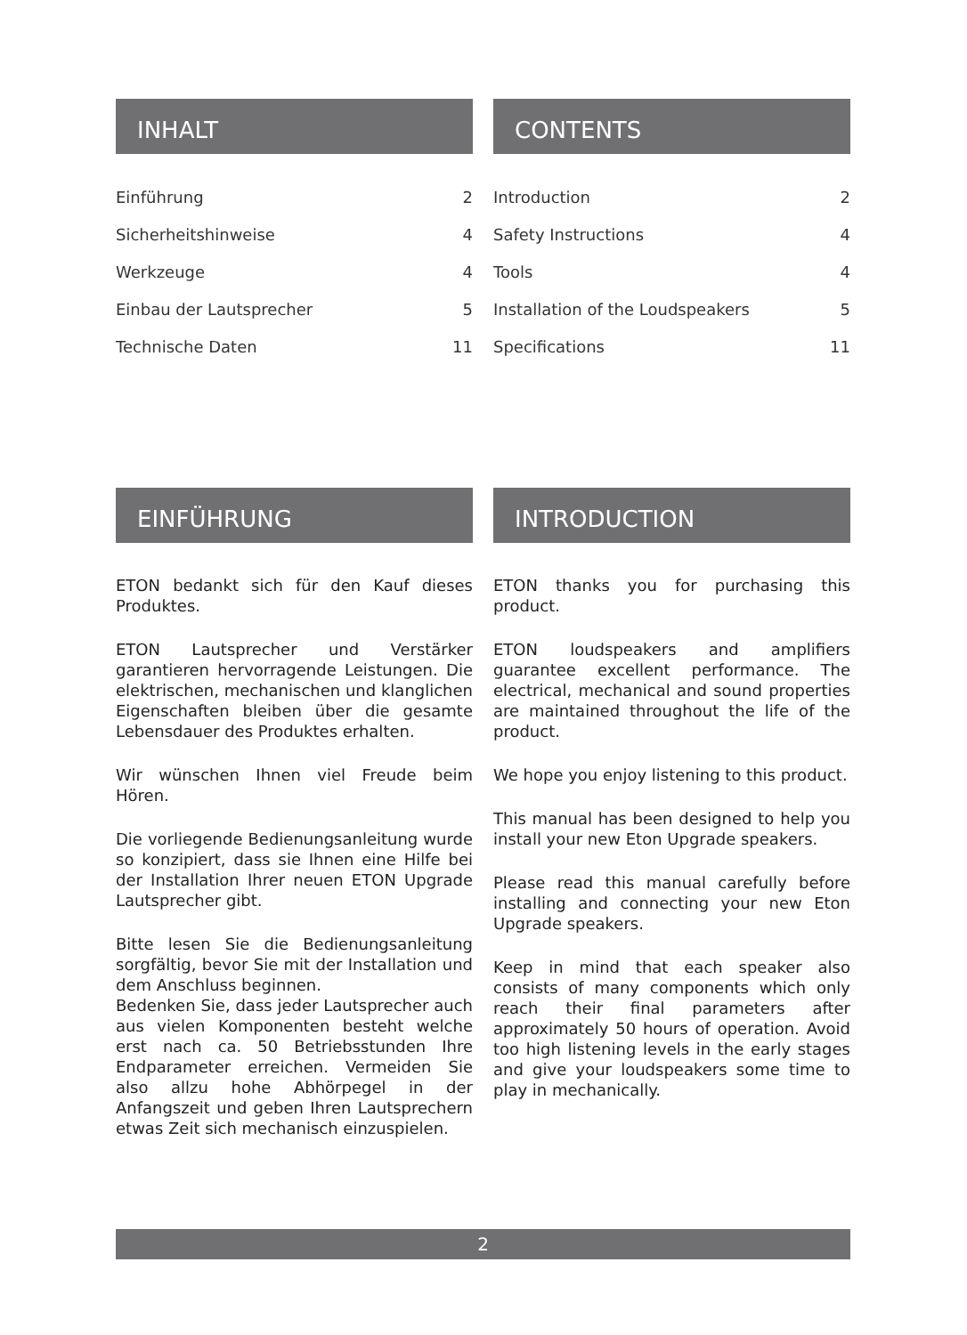INHALT
Einführung 2
Sicherheitshinweise 4
Werkzeuge 4
Einbau der Lautsprecher 5
Technische Daten 11
CONTENTS
Introduction 2
Safety Instructions 4
Tools 4
Installation of the Loudspeakers 5
Specifications 11
EINFÜHRUNG
ETON bedankt sich für den Kauf dieses Produktes.
ETON Lautsprecher und Verstärker garantieren hervorragende Leistungen. Die elektrischen, mechanischen und klanglichen Eigenschaften bleiben über die gesamte Lebensdauer des Produktes erhalten.
Wir wünschen Ihnen viel Freude beim Hören.
Die vorliegende Bedienungsanleitung wurde so konzipiert, dass sie Ihnen eine Hilfe bei der Installation Ihrer neuen ETON Upgrade Lautsprecher gibt.
Bitte lesen Sie die Bedienungsanleitung sorgfältig, bevor Sie mit der Installation und dem Anschluss beginnen.
Bedenken Sie, dass jeder Lautsprecher auch aus vielen Komponenten besteht welche erst nach ca. 50 Betriebsstunden Ihre Endparameter erreichen. Vermeiden Sie also allzu hohe Abhörpegel in der Anfangszeit und geben Ihren Lautsprechern etwas Zeit sich mechanisch einzuspielen.
INTRODUCTION
ETON thanks you for purchasing this product.
ETON loudspeakers and amplifiers guarantee excellent performance. The electrical, mechanical and sound properties are maintained throughout the life of the product.
We hope you enjoy listening to this product.
This manual has been designed to help you install your new Eton Upgrade speakers.
Please read this manual carefully before installing and connecting your new Eton Upgrade speakers.
Keep in mind that each speaker also consists of many components which only reach their final parameters after approximately 50 hours of operation. Avoid too high listening levels in the early stages and give your loudspeakers some time to play in mechanically.
2